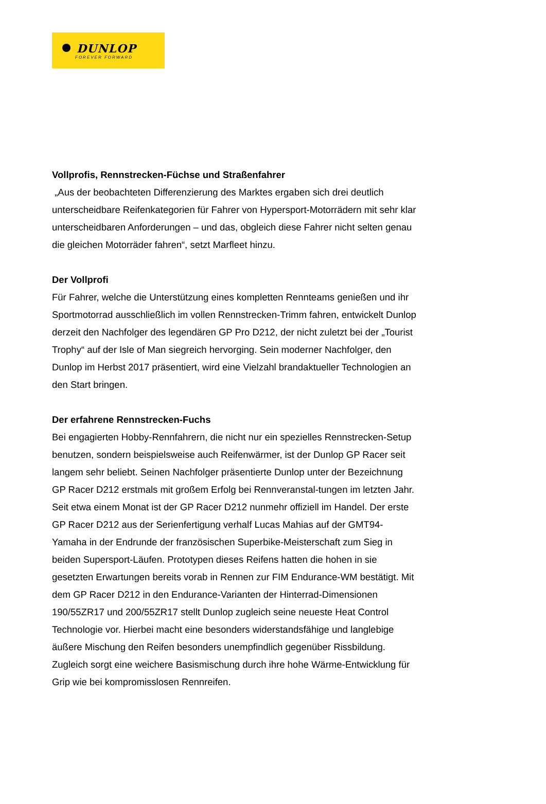DUNLOP
FOREVER FORWARD
Vollprofis, Rennstrecken-Füchse und Straßenfahrer
„Aus der beobachteten Differenzierung des Marktes ergaben sich drei deutlich unterscheidbare Reifenkategorien für Fahrer von Hypersport-Motorrädern mit sehr klar unterscheidbaren Anforderungen – und das, obgleich diese Fahrer nicht selten genau die gleichen Motorräder fahren“, setzt Marfleet hinzu.
Der Vollprofi
Für Fahrer, welche die Unterstützung eines kompletten Rennteams genießen und ihr Sportmotorrad ausschließlich im vollen Rennstrecken-Trimm fahren, entwickelt Dunlop derzeit den Nachfolger des legendären GP Pro D212, der nicht zuletzt bei der „Tourist Trophy“ auf der Isle of Man siegreich hervorging. Sein moderner Nachfolger, den Dunlop im Herbst 2017 präsentiert, wird eine Vielzahl brandaktueller Technologien an den Start bringen.
Der erfahrene Rennstrecken-Fuchs
Bei engagierten Hobby-Rennfahrern, die nicht nur ein spezielles Rennstrecken-Setup benutzen, sondern beispielsweise auch Reifenwärmer, ist der Dunlop GP Racer seit langem sehr beliebt. Seinen Nachfolger präsentierte Dunlop unter der Bezeichnung GP Racer D212 erstmals mit großem Erfolg bei Rennveranstal-tungen im letzten Jahr. Seit etwa einem Monat ist der GP Racer D212 nunmehr offiziell im Handel. Der erste GP Racer D212 aus der Serienfertigung verhalf Lucas Mahias auf der GMT94-Yamaha in der Endrunde der französischen Superbike-Meisterschaft zum Sieg in beiden Supersport-Läufen. Prototypen dieses Reifens hatten die hohen in sie gesetzten Erwartungen bereits vorab in Rennen zur FIM Endurance-WM bestätigt. Mit dem GP Racer D212 in den Endurance-Varianten der Hinterrad-Dimensionen 190/55ZR17 und 200/55ZR17 stellt Dunlop zugleich seine neueste Heat Control Technologie vor. Hierbei macht eine besonders widerstandsfähige und langlebige äußere Mischung den Reifen besonders unempfindlich gegenüber Rissbildung. Zugleich sorgt eine weichere Basismischung durch ihre hohe Wärme-Entwicklung für Grip wie bei kompromisslosen Rennreifen.